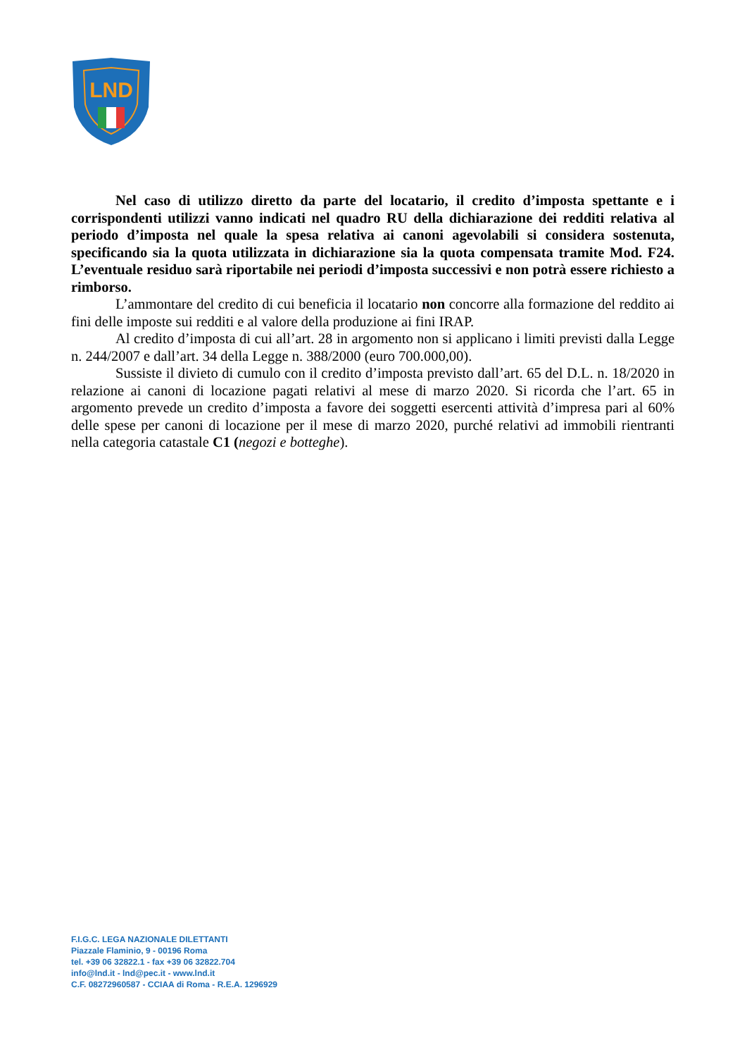LND
Nel caso di utilizzo diretto da parte del locatario, il credito d’imposta spettante e i corrispondenti utilizzi vanno indicati nel quadro RU della dichiarazione dei redditi relativa al periodo d’imposta nel quale la spesa relativa ai canoni agevolabili si considera sostenuta, specificando sia la quota utilizzata in dichiarazione sia la quota compensata tramite Mod. F24. L’eventuale residuo sarà riportabile nei periodi d’imposta successivi e non potrà essere richiesto a rimborso.
L’ammontare del credito di cui beneficia il locatario non concorre alla formazione del reddito ai fini delle imposte sui redditi e al valore della produzione ai fini IRAP.
Al credito d’imposta di cui all’art. 28 in argomento non si applicano i limiti previsti dalla Legge n. 244/2007 e dall’art. 34 della Legge n. 388/2000 (euro 700.000,00).
Sussiste il divieto di cumulo con il credito d’imposta previsto dall’art. 65 del D.L. n. 18/2020 in relazione ai canoni di locazione pagati relativi al mese di marzo 2020. Si ricorda che l’art. 65 in argomento prevede un credito d’imposta a favore dei soggetti esercenti attività d’impresa pari al 60% delle spese per canoni di locazione per il mese di marzo 2020, purché relativi ad immobili rientranti nella categoria catastale C1 (negozi e botteghe).
F.I.G.C. LEGA NAZIONALE DILETTANTI
Piazzale Flaminio, 9 - 00196 Roma
tel. +39 06 32822.1 - fax +39 06 32822.704
info@lnd.it - lnd@pec.it - www.lnd.it
C.F. 08272960587 - CCIAA di Roma - R.E.A. 1296929